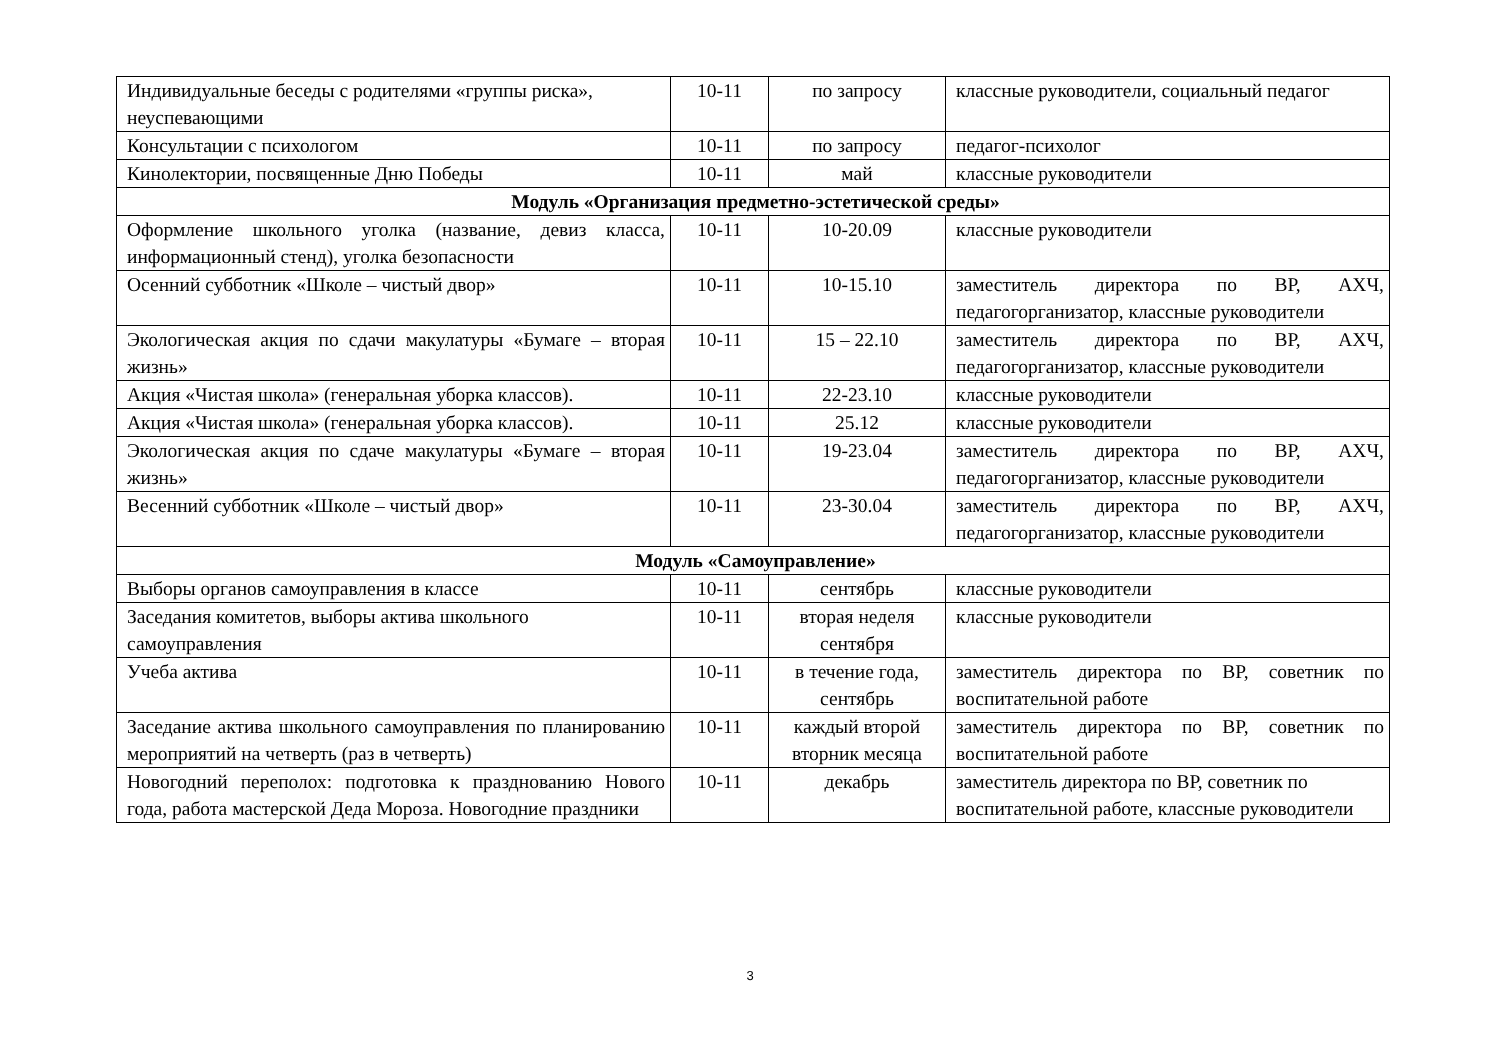| Индивидуальные беседы с родителями «группы риска», неуспевающими | 10-11 | по запросу | классные руководители, социальный педагог |
| Консультации с психологом | 10-11 | по запросу | педагог-психолог |
| Кинолектории, посвященные Дню Победы | 10-11 | май | классные руководители |
| Модуль «Организация предметно-эстетической среды» | | | |
| Оформление школьного уголка (название, девиз класса, информационный стенд), уголка безопасности | 10-11 | 10-20.09 | классные руководители |
| Осенний субботник «Школе – чистый двор» | 10-11 | 10-15.10 | заместитель директора по ВР, АХЧ, педагогорганизатор, классные руководители |
| Экологическая акция по сдачи макулатуры «Бумаге – вторая жизнь» | 10-11 | 15 – 22.10 | заместитель директора по ВР, АХЧ, педагогорганизатор, классные руководители |
| Акция «Чистая школа» (генеральная уборка классов). | 10-11 | 22-23.10 | классные руководители |
| Акция «Чистая школа» (генеральная уборка классов). | 10-11 | 25.12 | классные руководители |
| Экологическая акция по сдаче макулатуры «Бумаге – вторая жизнь» | 10-11 | 19-23.04 | заместитель директора по ВР, АХЧ, педагогорганизатор, классные руководители |
| Весенний субботник «Школе – чистый двор» | 10-11 | 23-30.04 | заместитель директора по ВР, АХЧ, педагогорганизатор, классные руководители |
| Модуль «Самоуправление» | | | |
| Выборы органов самоуправления в классе | 10-11 | сентябрь | классные руководители |
| Заседания комитетов, выборы актива школьного самоуправления | 10-11 | вторая неделя сентября | классные руководители |
| Учеба актива | 10-11 | в течение года, сентябрь | заместитель директора по ВР, советник по воспитательной работе |
| Заседание актива школьного самоуправления по планированию мероприятий на четверть (раз в четверть) | 10-11 | каждый второй вторник месяца | заместитель директора по ВР, советник по воспитательной работе |
| Новогодний переполох: подготовка к празднованию Нового года, работа мастерской Деда Мороза. Новогодние праздники | 10-11 | декабрь | заместитель директора по ВР, советник по воспитательной работе, классные руководители |
3